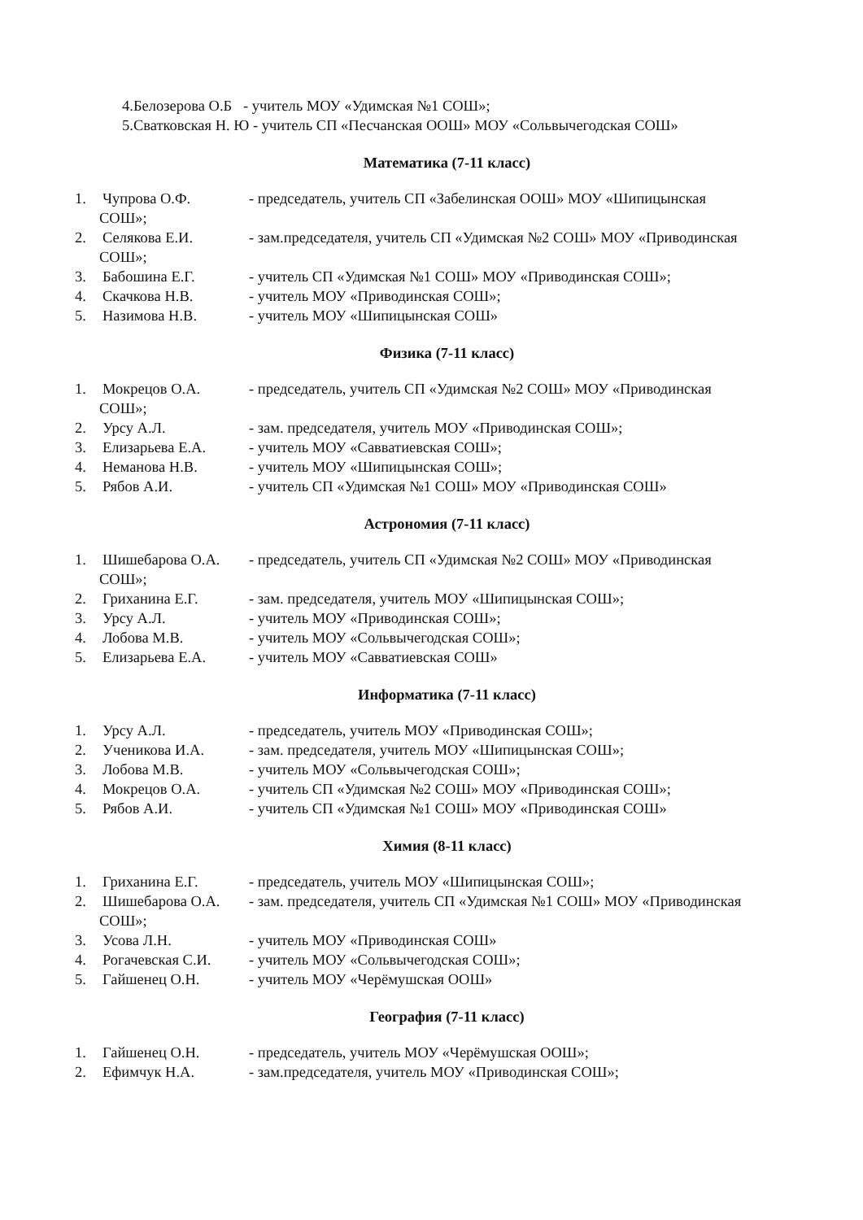4.Белозерова О.Б - учитель МОУ «Удимская №1 СОШ»;
5.Сватковская Н. Ю - учитель СП «Песчанская ООШ» МОУ «Сольвычегодская СОШ»
Математика (7-11 класс)
1. Чупрова О.Ф. - председатель, учитель СП «Забелинская ООШ» МОУ «Шипицынская
СОШ»;
2. Селякова Е.И. - зам.председателя, учитель СП «Удимская №2 СОШ» МОУ «Приводинская
СОШ»;
3. Бабошина Е.Г. - учитель СП «Удимская №1 СОШ» МОУ «Приводинская СОШ»;
4. Скачкова Н.В. - учитель МОУ «Приводинская СОШ»;
5. Назимова Н.В. - учитель МОУ «Шипицынская СОШ»
Физика (7-11 класс)
1. Мокрецов О.А. - председатель, учитель СП «Удимская №2 СОШ» МОУ «Приводинская
СОШ»;
2. Урсу А.Л. - зам. председателя, учитель МОУ «Приводинская СОШ»;
3. Елизарьева Е.А. - учитель МОУ «Савватиевская СОШ»;
4. Неманова Н.В. - учитель МОУ «Шипицынская СОШ»;
5. Рябов А.И. - учитель СП «Удимская №1 СОШ» МОУ «Приводинская СОШ»
Астрономия (7-11 класс)
1. Шишебарова О.А. - председатель, учитель СП «Удимская №2 СОШ» МОУ «Приводинская
СОШ»;
2. Гриханина Е.Г. - зам. председателя, учитель МОУ «Шипицынская СОШ»;
3. Урсу А.Л. - учитель МОУ «Приводинская СОШ»;
4. Лобова М.В. - учитель МОУ «Сольвычегодская СОШ»;
5. Елизарьева Е.А. - учитель МОУ «Савватиевская СОШ»
Информатика (7-11 класс)
1. Урсу А.Л. - председатель, учитель МОУ «Приводинская СОШ»;
2. Ученикова И.А. - зам. председателя, учитель МОУ «Шипицынская СОШ»;
3. Лобова М.В. - учитель МОУ «Сольвычегодская СОШ»;
4. Мокрецов О.А. - учитель СП «Удимская №2 СОШ» МОУ «Приводинская СОШ»;
5. Рябов А.И. - учитель СП «Удимская №1 СОШ» МОУ «Приводинская СОШ»
Химия (8-11 класс)
1. Гриханина Е.Г. - председатель, учитель МОУ «Шипицынская СОШ»;
2. Шишебарова О.А. - зам. председателя, учитель СП «Удимская №1 СОШ» МОУ «Приводинская
СОШ»;
3. Усова Л.Н. - учитель МОУ «Приводинская СОШ»
4. Рогачевская С.И. - учитель МОУ «Сольвычегодская СОШ»;
5. Гайшенец О.Н. - учитель МОУ «Черёмушская ООШ»
География (7-11 класс)
1. Гайшенец О.Н. - председатель, учитель МОУ «Черёмушская ООШ»;
2. Ефимчук Н.А. - зам.председателя, учитель МОУ «Приводинская СОШ»;